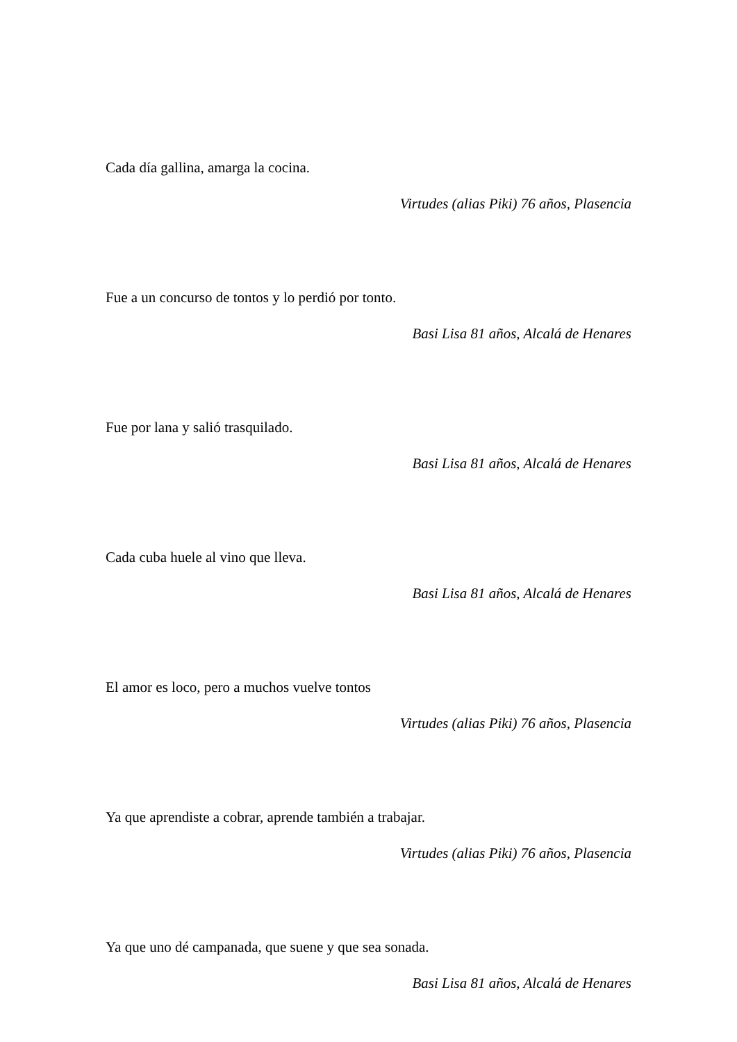Cada día gallina, amarga la cocina.
Virtudes (alias Piki) 76 años, Plasencia
Fue a un concurso de tontos y lo perdió por tonto.
Basi Lisa 81 años, Alcalá de Henares
Fue por lana y salió trasquilado.
Basi Lisa 81 años, Alcalá de Henares
Cada cuba huele al vino que lleva.
Basi Lisa 81 años, Alcalá de Henares
El amor es loco, pero a muchos vuelve tontos
Virtudes (alias Piki) 76 años, Plasencia
Ya que aprendiste a cobrar, aprende también a trabajar.
Virtudes (alias Piki) 76 años, Plasencia
Ya que uno dé campanada, que suene y que sea sonada.
Basi Lisa 81 años, Alcalá de Henares